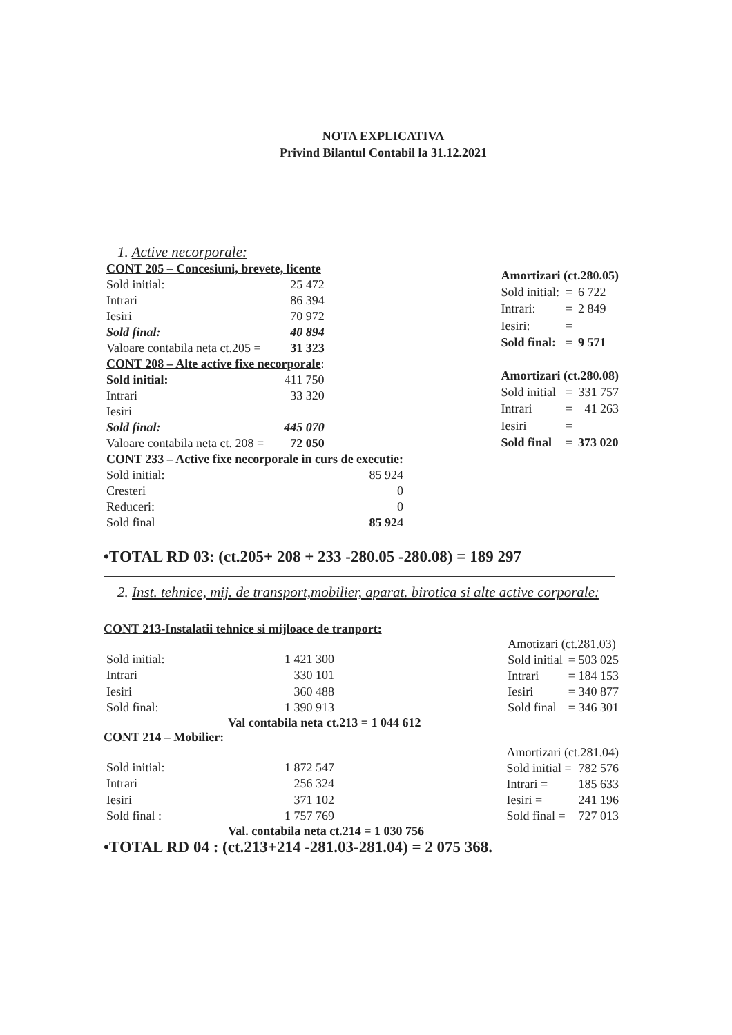NOTA EXPLICATIVA
Privind Bilantul Contabil la 31.12.2021
1. Active necorporale:
| CONT 205 – Concesiuni, brevete, licente | |
| Sold initial: | 25 472 |
| Intrari | 86 394 |
| Iesiri | 70 972 |
| Sold final: | 40 894 |
| Valoare contabila neta ct.205 = | 31 323 |
| CONT 208 – Alte active fixe necorporale : | |
| Sold initial: | 411 750 |
| Intrari | 33 320 |
| Iesiri | |
| Sold final: | 445 070 |
| Valoare contabila neta ct. 208 = | 72 050 |
| Amortizari (ct.280.05) | | |
| Sold initial: | = | 6 722 |
| Intrari: | = | 2 849 |
| Iesiri: | = | |
| Sold final: | = | 9 571 |
| Amortizari (ct.280.08) | | |
| Sold initial | = | 331 757 |
| Intrari | = | 41 263 |
| Iesiri | = | |
| Sold final | = | 373 020 |
| CONT 233 – Active fixe necorporale in curs de executie: | |
| Sold initial: | 85 924 |
| Cresteri | 0 |
| Reduceri: | 0 |
| Sold final | 85 924 |
•TOTAL RD 03: (ct.205+ 208 + 233 -280.05 -280.08) = 189 297
2. Inst. tehnice, mij. de transport,mobilier, aparat. birotica si alte active corporale:
CONT 213-Instalatii tehnice si mijloace de tranport:
| Sold initial: | 1 421 300 |
| Intrari | 330 101 |
| Iesiri | 360 488 |
| Sold final: | 1 390 913 |
| Amotizari (ct.281.03) | |
| Sold initial | = 503 025 |
| Intrari | = 184 153 |
| Iesiri | = 340 877 |
| Sold final | = 346 301 |
Val contabila neta ct.213 = 1 044 612
CONT 214 – Mobilier:
| Sold initial: | 1 872 547 |
| Intrari | 256 324 |
| Iesiri | 371 102 |
| Sold final : | 1 757 769 |
| Amortizari (ct.281.04) | |
| Sold initial = | 782 576 |
| Intrari = | 185 633 |
| Iesiri = | 241 196 |
| Sold final = | 727 013 |
Val. contabila neta ct.214 = 1 030 756
•TOTAL RD 04 : (ct.213+214 -281.03-281.04) = 2 075 368.